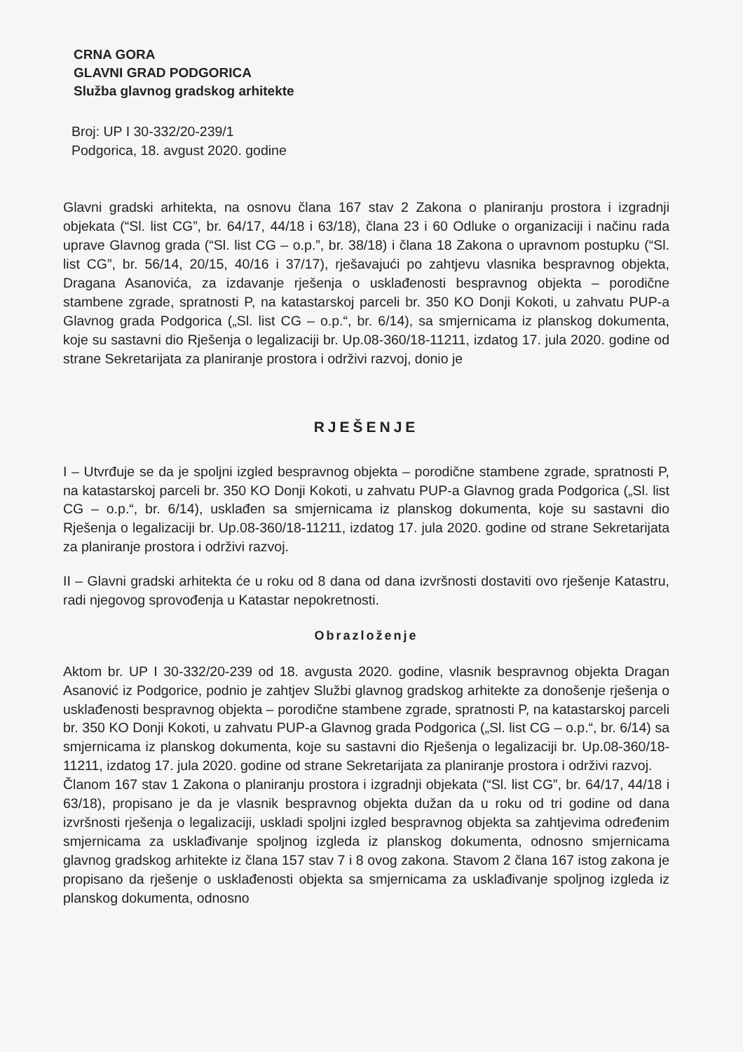CRNA GORA
GLAVNI GRAD PODGORICA
Služba glavnog gradskog arhitekte
Broj: UP I 30-332/20-239/1
Podgorica, 18. avgust 2020. godine
Glavni gradski arhitekta, na osnovu člana 167 stav 2 Zakona o planiranju prostora i izgradnji objekata (“Sl. list CG”, br. 64/17, 44/18 i 63/18), člana 23 i 60 Odluke o organizaciji i načinu rada uprave Glavnog grada (“Sl. list CG – o.p.”, br. 38/18) i člana 18 Zakona o upravnom postupku (“Sl. list CG”, br. 56/14, 20/15, 40/16 i 37/17), rješavajući po zahtjevu vlasnika bespravnog objekta, Dragana Asanovića, za izdavanje rješenja o usklađenosti bespravnog objekta – porodične stambene zgrade, spratnosti P, na katastarskoj parceli br. 350 KO Donji Kokoti, u zahvatu PUP-a Glavnog grada Podgorica („Sl. list CG – o.p.“, br. 6/14), sa smjernicama iz planskog dokumenta, koje su sastavni dio Rješenja o legalizaciji br. Up.08-360/18-11211, izdatog 17. jula 2020. godine od strane Sekretarijata za planiranje prostora i održivi razvoj, donio je
RJEŠENJE
I – Utvrđuje se da je spoljni izgled bespravnog objekta – porodične stambene zgrade, spratnosti P, na katastarskoj parceli br. 350 KO Donji Kokoti, u zahvatu PUP-a Glavnog grada Podgorica („Sl. list CG – o.p.“, br. 6/14), usklađen sa smjernicama iz planskog dokumenta, koje su sastavni dio Rješenja o legalizaciji br. Up.08-360/18-11211, izdatog 17. jula 2020. godine od strane Sekretarijata za planiranje prostora i održivi razvoj.
II – Glavni gradski arhitekta će u roku od 8 dana od dana izvršnosti dostaviti ovo rješenje Katastru, radi njegovog sprovođenja u Katastar nepokretnosti.
Obrazloženje
Aktom br. UP I 30-332/20-239 od 18. avgusta 2020. godine, vlasnik bespravnog objekta Dragan Asanović iz Podgorice, podnio je zahtjev Službi glavnog gradskog arhitekte za donošenje rješenja o usklađenosti bespravnog objekta – porodične stambene zgrade, spratnosti P, na katastarskoj parceli br. 350 KO Donji Kokoti, u zahvatu PUP-a Glavnog grada Podgorica („Sl. list CG – o.p.“, br. 6/14) sa smjernicama iz planskog dokumenta, koje su sastavni dio Rješenja o legalizaciji br. Up.08-360/18-11211, izdatog 17. jula 2020. godine od strane Sekretarijata za planiranje prostora i održivi razvoj.
Članom 167 stav 1 Zakona o planiranju prostora i izgradnji objekata (“Sl. list CG”, br. 64/17, 44/18 i 63/18), propisano je da je vlasnik bespravnog objekta dužan da u roku od tri godine od dana izvršnosti rješenja o legalizaciji, uskladi spoljni izgled bespravnog objekta sa zahtjevima određenim smjernicama za usklađivanje spoljnog izgleda iz planskog dokumenta, odnosno smjernicama glavnog gradskog arhitekte iz člana 157 stav 7 i 8 ovog zakona. Stavom 2 člana 167 istog zakona je propisano da rješenje o usklađenosti objekta sa smjernicama za usklađivanje spoljnog izgleda iz planskog dokumenta, odnosno